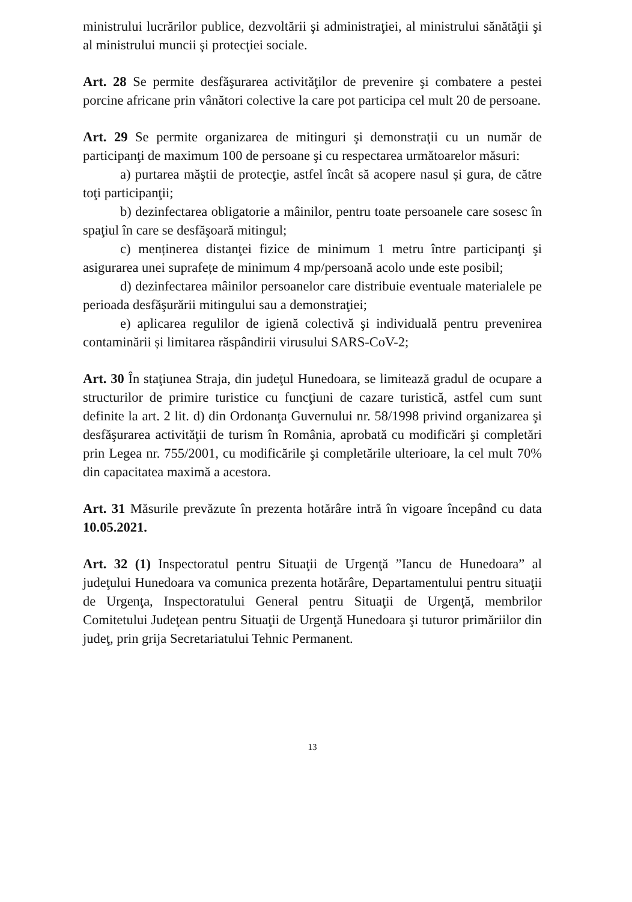ministrului lucrărilor publice, dezvoltării şi administraţiei, al ministrului sănătăţii şi al ministrului muncii şi protecţiei sociale.
Art. 28 Se permite desfăşurarea activităţilor de prevenire şi combatere a pestei porcine africane prin vânători colective la care pot participa cel mult 20 de persoane.
Art. 29 Se permite organizarea de mitinguri şi demonstraţii cu un număr de participanţi de maximum 100 de persoane şi cu respectarea următoarelor măsuri:
a) purtarea măştii de protecţie, astfel încât să acopere nasul și gura, de către toţi participanţii;
b) dezinfectarea obligatorie a mâinilor, pentru toate persoanele care sosesc în spaţiul în care se desfăşoară mitingul;
c) menținerea distanţei fizice de minimum 1 metru între participanţi şi asigurarea unei suprafețe de minimum 4 mp/persoană acolo unde este posibil;
d) dezinfectarea mâinilor persoanelor care distribuie eventuale materialele pe perioada desfăşurării mitingului sau a demonstraţiei;
e) aplicarea regulilor de igienă colectivă şi individuală pentru prevenirea contaminării și limitarea răspândirii virusului SARS-CoV-2;
Art. 30 În staţiunea Straja, din judeţul Hunedoara, se limitează gradul de ocupare a structurilor de primire turistice cu funcţiuni de cazare turistică, astfel cum sunt definite la art. 2 lit. d) din Ordonanţa Guvernului nr. 58/1998 privind organizarea şi desfăşurarea activităţii de turism în România, aprobată cu modificări şi completări prin Legea nr. 755/2001, cu modificările şi completările ulterioare, la cel mult 70% din capacitatea maximă a acestora.
Art. 31 Măsurile prevăzute în prezenta hotărâre intră în vigoare începând cu data 10.05.2021.
Art. 32 (1) Inspectoratul pentru Situaţii de Urgenţă ”Iancu de Hunedoara” al judeţului Hunedoara va comunica prezenta hotărâre, Departamentului pentru situaţii de Urgenţa, Inspectoratului General pentru Situaţii de Urgenţă, membrilor Comitetului Judeţean pentru Situaţii de Urgenţă Hunedoara şi tuturor primăriilor din judeţ, prin grija Secretariatului Tehnic Permanent.
13